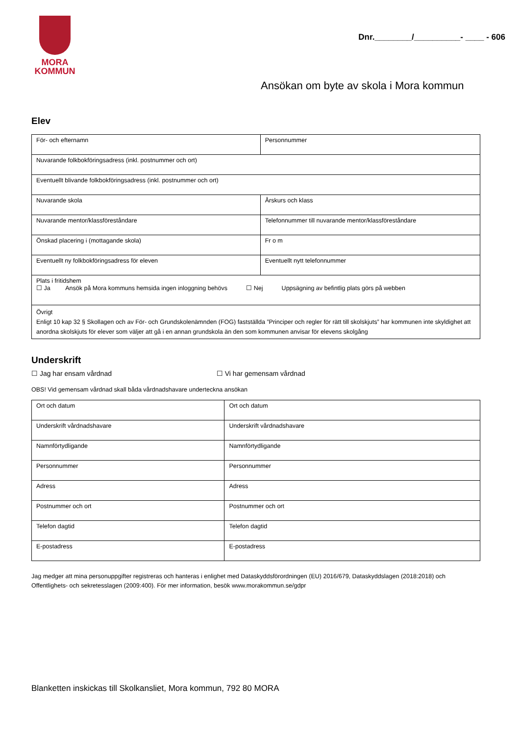MORA
KOMMUN
Dnr.________/__________- ____ - 606
Ansökan om byte av skola i Mora kommun
Elev
| För- och efternamn | Personnummer |
| Nuvarande folkbokföringsadress (inkl. postnummer och ort) | |
| Eventuellt blivande folkbokföringsadress (inkl. postnummer och ort) | |
| Nuvarande skola | Årskurs och klass |
| Nuvarande mentor/klassföreståndare | Telefonnummer till nuvarande mentor/klassföreståndare |
| Önskad placering i (mottagande skola) | Fr o m |
| Eventuellt ny folkbokföringsadress för eleven | Eventuellt nytt telefonnummer |
| Plats i fritidshem ☐ Ja Ansök på Mora kommuns hemsida ingen inloggning behövs ☐ Nej Uppsägning av befintlig plats görs på webben | |
| Övrigt Enligt 10 kap 32 § Skollagen och av För- och Grundskolenämnden (FOG) fastställda ”Principer och regler för rätt till skolskjuts” har kommunen inte skyldighet att anordna skolskjuts för elever som väljer att gå i en annan grundskola än den som kommunen anvisar för elevens skolgång | |
Underskrift
☐ Jag har ensam vårdnad ☐ Vi har gemensam vårdnad
OBS! Vid gemensam vårdnad skall båda vårdnadshavare underteckna ansökan
| Ort och datum | Ort och datum |
| Underskrift vårdnadshavare | Underskrift vårdnadshavare |
| Namnförtydligande | Namnförtydligande |
| Personnummer | Personnummer |
| Adress | Adress |
| Postnummer och ort | Postnummer och ort |
| Telefon dagtid | Telefon dagtid |
| E-postadress | E-postadress |
Jag medger att mina personuppgifter registreras och hanteras i enlighet med Dataskyddsförordningen (EU) 2016/679, Dataskyddslagen (2018:2018) och Offentlighets- och sekretesslagen (2009:400). För mer information, besök www.morakommun.se/gdpr
Blanketten inskickas till Skolkansliet, Mora kommun, 792 80 MORA